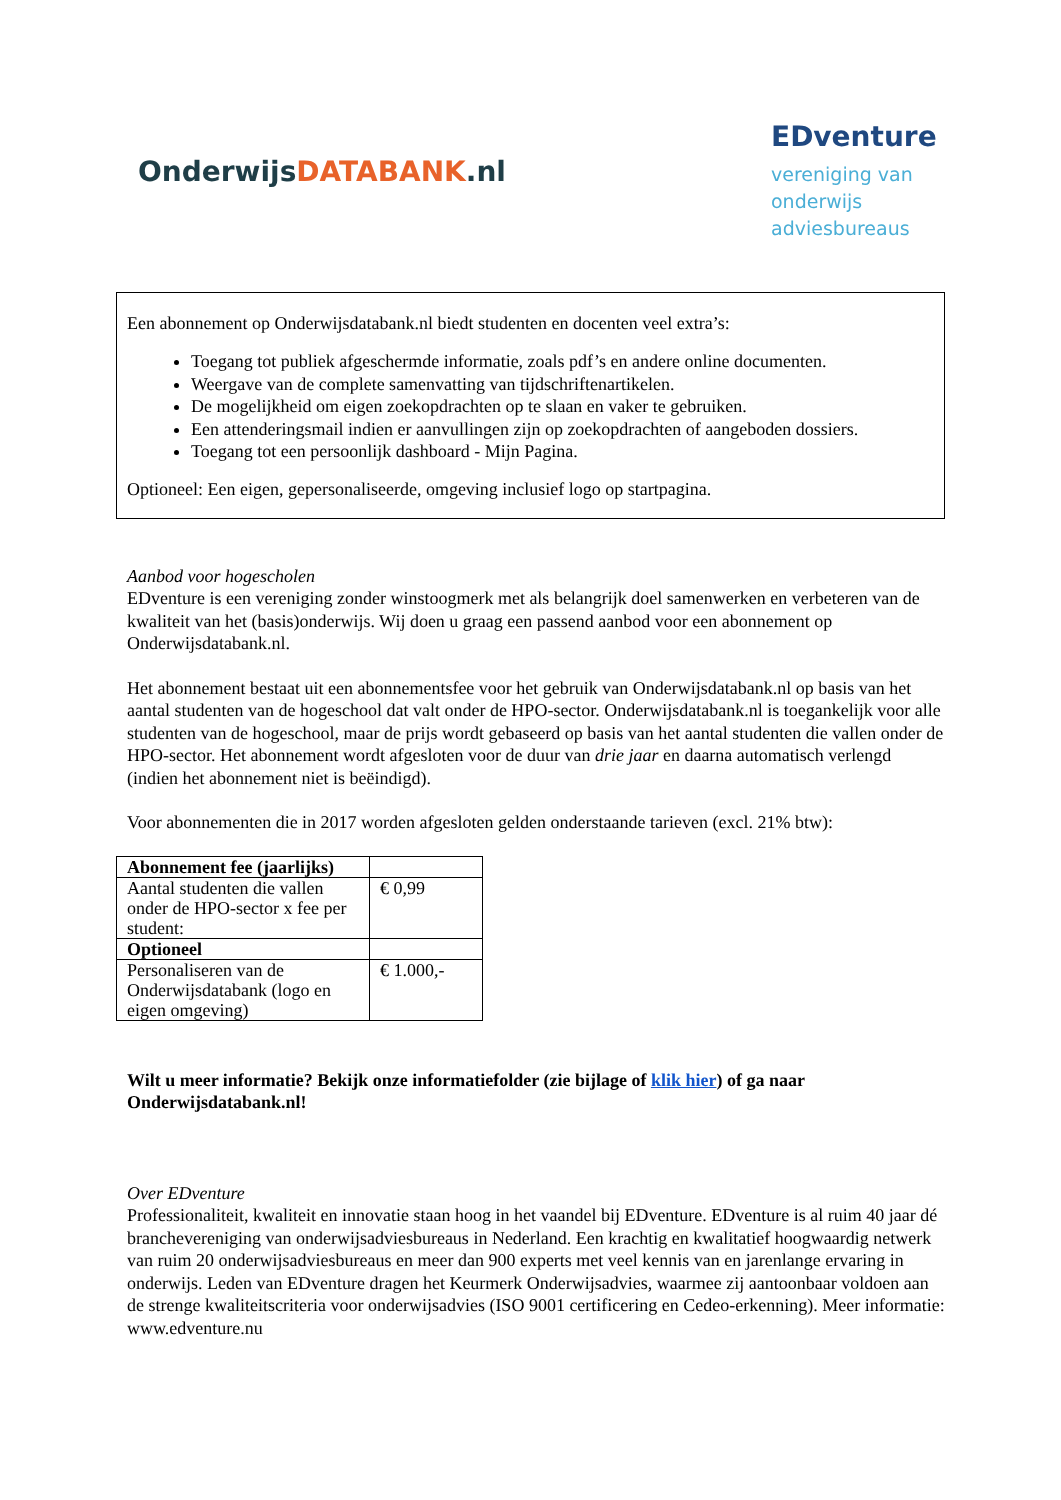OnderwijsDATABANK.nl
EDventure
vereniging van onderwijs adviesbureaus
Een abonnement op Onderwijsdatabank.nl biedt studenten en docenten veel extra’s:
Toegang tot publiek afgeschermde informatie, zoals pdf’s en andere online documenten.
Weergave van de complete samenvatting van tijdschriftenartikelen.
De mogelijkheid om eigen zoekopdrachten op te slaan en vaker te gebruiken.
Een attenderingsmail indien er aanvullingen zijn op zoekopdrachten of aangeboden dossiers.
Toegang tot een persoonlijk dashboard - Mijn Pagina.
Optioneel: Een eigen, gepersonaliseerde, omgeving inclusief logo op startpagina.
Aanbod voor hogescholen
EDventure is een vereniging zonder winstoogmerk met als belangrijk doel samenwerken en verbeteren van de kwaliteit van het (basis)onderwijs. Wij doen u graag een passend aanbod voor een abonnement op Onderwijsdatabank.nl.
Het abonnement bestaat uit een abonnementsfee voor het gebruik van Onderwijsdatabank.nl op basis van het aantal studenten van de hogeschool dat valt onder de HPO-sector. Onderwijsdatabank.nl is toegankelijk voor alle studenten van de hogeschool, maar de prijs wordt gebaseerd op basis van het aantal studenten die vallen onder de HPO-sector. Het abonnement wordt afgesloten voor de duur van drie jaar en daarna automatisch verlengd (indien het abonnement niet is beëindigd).
Voor abonnementen die in 2017 worden afgesloten gelden onderstaande tarieven (excl. 21% btw):
| Abonnement fee (jaarlijks) | |
| Aantal studenten die vallen onder de HPO-sector x fee per student: | € 0,99 |
| Optioneel | |
| Personaliseren van de Onderwijsdatabank (logo en eigen omgeving) | € 1.000,- |
Wilt u meer informatie? Bekijk onze informatiefolder (zie bijlage of klik hier) of ga naar Onderwijsdatabank.nl!
Over EDventure
Professionaliteit, kwaliteit en innovatie staan hoog in het vaandel bij EDventure. EDventure is al ruim 40 jaar dé branchevereniging van onderwijsadviesbureaus in Nederland. Een krachtig en kwalitatief hoogwaardig netwerk van ruim 20 onderwijsadviesbureaus en meer dan 900 experts met veel kennis van en jarenlange ervaring in onderwijs. Leden van EDventure dragen het Keurmerk Onderwijsadvies, waarmee zij aantoonbaar voldoen aan de strenge kwaliteitscriteria voor onderwijsadvies (ISO 9001 certificering en Cedeo-erkenning). Meer informatie: www.edventure.nu